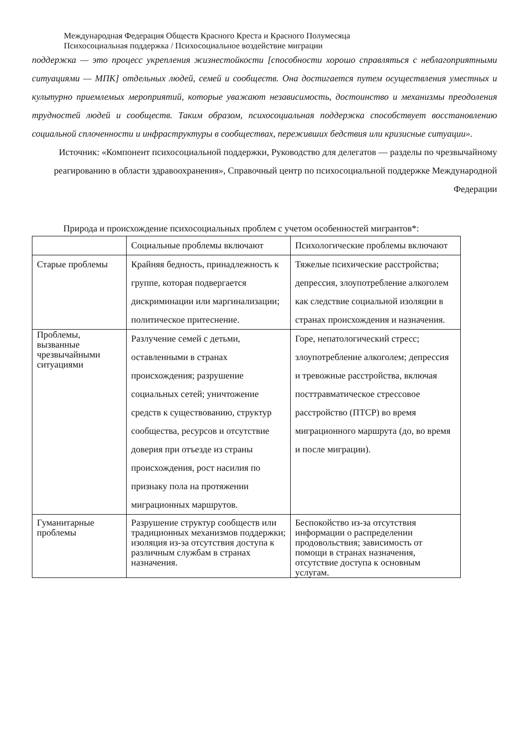Международная Федерация Обществ Красного Креста и Красного Полумесяца
Психосоциальная поддержка / Психосоциальное воздействие миграции
поддержка — это процесс укрепления жизнестойкости [способности хорошо справляться с неблагоприятными ситуациями — МПК] отдельных людей, семей и сообществ. Она достигается путем осуществления уместных и культурно приемлемых мероприятий, которые уважают независимость, достоинство и механизмы преодоления трудностей людей и сообществ. Таким образом, психосоциальная поддержка способствует восстановлению социальной сплоченности и инфраструктуры в сообществах, переживших бедствия или кризисные ситуации».
Источник: «Компонент психосоциальной поддержки, Руководство для делегатов — разделы по чрезвычайному реагированию в области здравоохранения», Справочный центр по психосоциальной поддержке Международной Федерации
Природа и происхождение психосоциальных проблем с учетом особенностей мигрантов*:
| | Социальные проблемы включают | Психологические проблемы включают |
| Старые проблемы | Крайняя бедность, принадлежность к группе, которая подвергается дискриминации или маргинализации; политическое притеснение. | Тяжелые психические расстройства; депрессия, злоупотребление алкоголем как следствие социальной изоляции в странах происхождения и назначения. |
| Проблемы, вызванные чрезвычайными ситуациями | Разлучение семей с детьми, оставленными в странах происхождения; разрушение социальных сетей; уничтожение средств к существованию, структур сообщества, ресурсов и отсутствие доверия при отъезде из страны происхождения, рост насилия по признаку пола на протяжении миграционных маршрутов. | Горе, непатологический стресс; злоупотребление алкоголем; депрессия и тревожные расстройства, включая посттравматическое стрессовое расстройство (ПТСР) во время миграционного маршрута (до, во время и после миграции). |
| Гуманитарные проблемы | Разрушение структур сообществ или традиционных механизмов поддержки; изоляция из-за отсутствия доступа к различным службам в странах назначения. | Беспокойство из-за отсутствия информации о распределении продовольствия; зависимость от помощи в странах назначения, отсутствие доступа к основным услугам. |